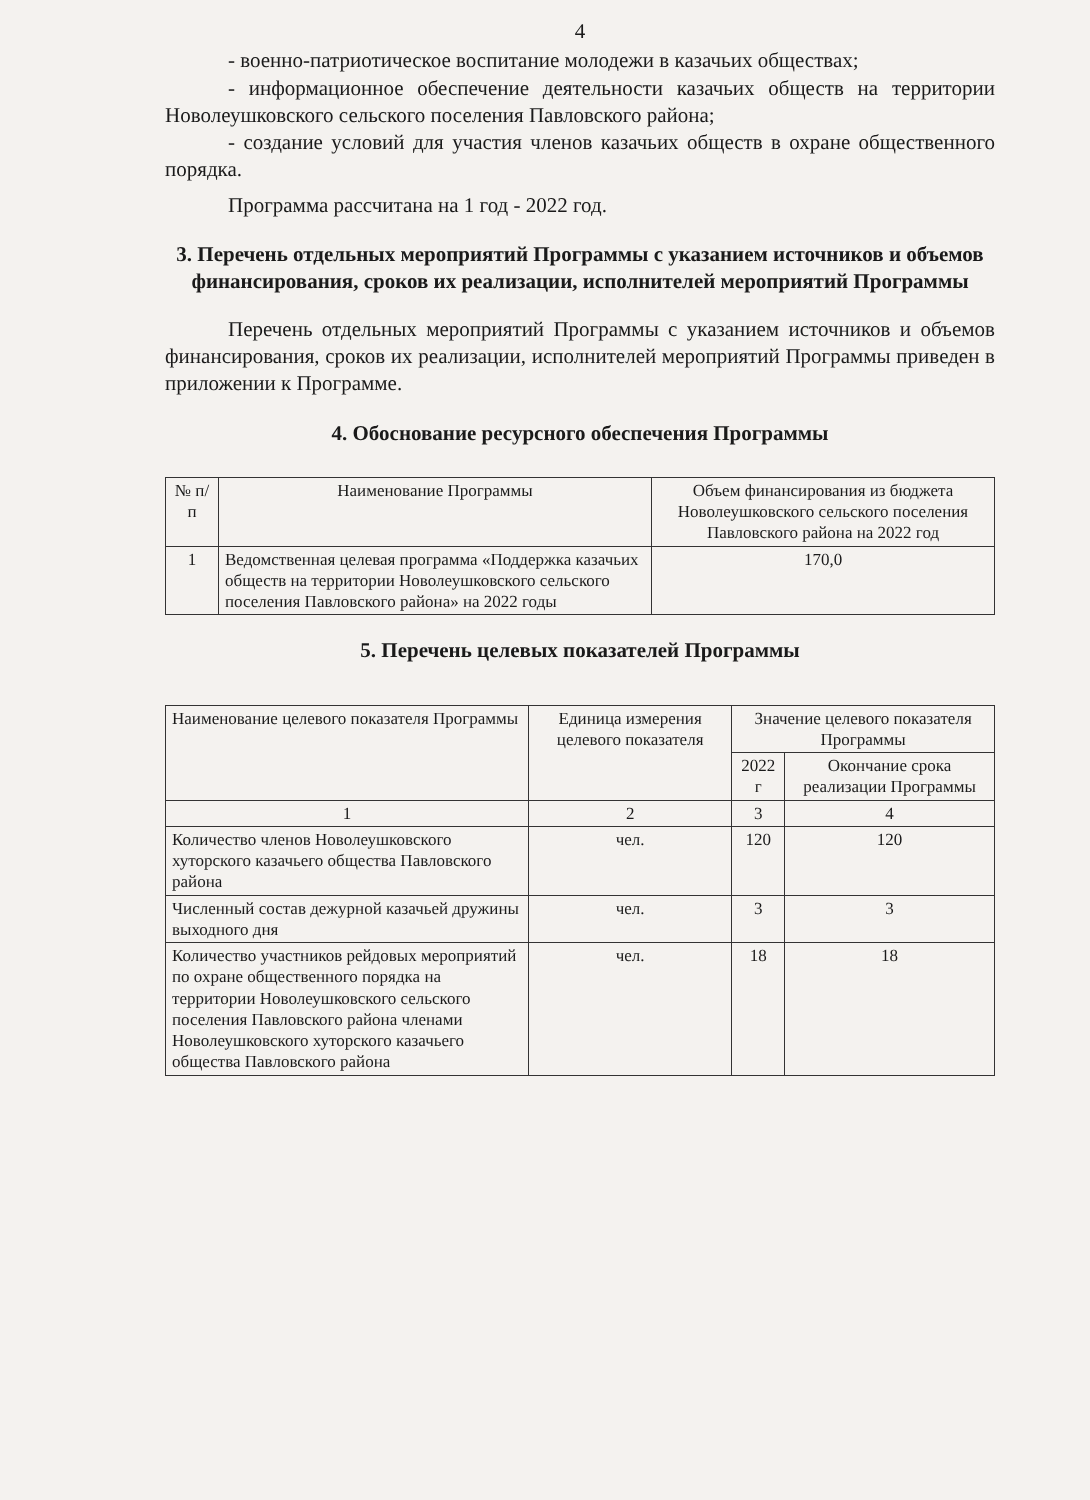4
- военно-патриотическое воспитание молодежи в казачьих обществах;
- информационное обеспечение деятельности казачьих обществ на территории Новолеушковского сельского поселения Павловского района;
- создание условий для участия членов казачьих обществ в охране общественного порядка.
Программа рассчитана на 1 год - 2022 год.
3. Перечень отдельных мероприятий Программы с указанием источников и объемов финансирования, сроков их реализации, исполнителей мероприятий Программы
Перечень отдельных мероприятий Программы с указанием источников и объемов финансирования, сроков их реализации, исполнителей мероприятий Программы приведен в приложении к Программе.
4. Обоснование ресурсного обеспечения Программы
| № п/п | Наименование Программы | Объем финансирования из бюджета Новолеушковского сельского поселения Павловского района на 2022 год |
| --- | --- | --- |
| 1 | Ведомственная целевая программа «Поддержка казачьих обществ на территории Новолеушковского сельского поселения Павловского района» на 2022 годы | 170,0 |
5. Перечень целевых показателей Программы
| Наименование целевого показателя Программы | Единица измерения целевого показателя | Значение целевого показателя Программы | |
| --- | --- | --- | --- |
| | | 2022 г | Окончание срока реализации Программы |
| 1 | 2 | 3 | 4 |
| Количество членов Новолеушковского хуторского казачьего общества Павловского района | чел. | 120 | 120 |
| Численный состав дежурной казачьей дружины выходного дня | чел. | 3 | 3 |
| Количество участников рейдовых мероприятий по охране общественного порядка на территории Новолеушковского сельского поселения Павловского района членами Новолеушковского хуторского казачьего общества Павловского района | чел. | 18 | 18 |